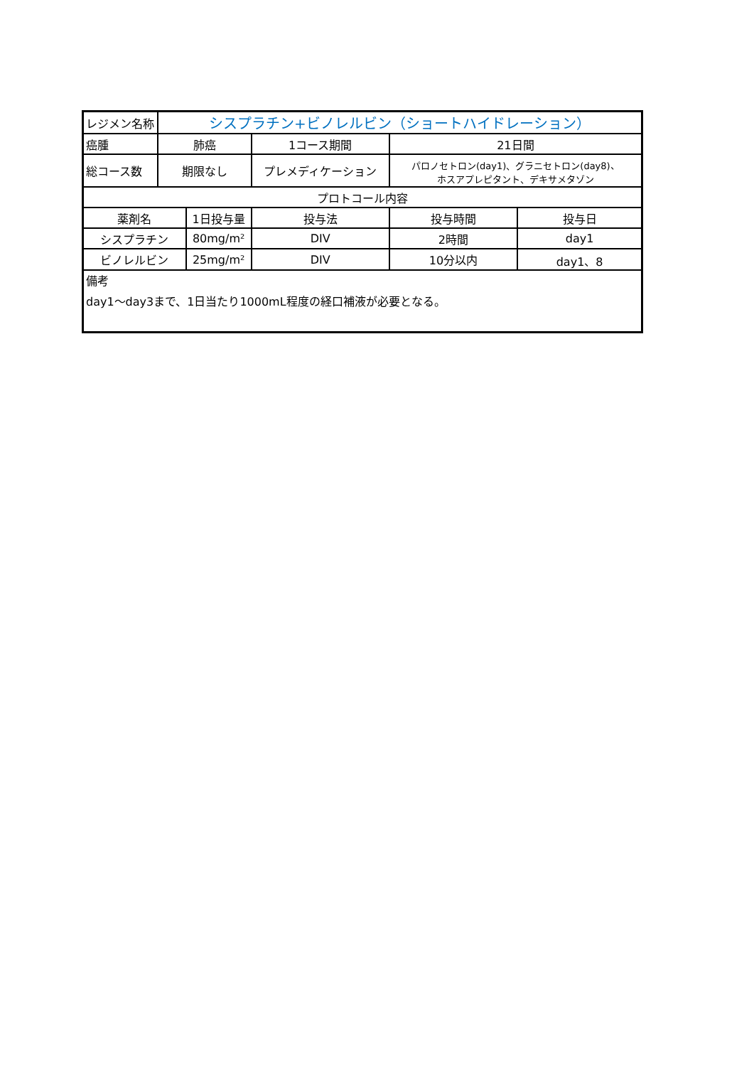| レジメン名称 | シスプラチン+ビノレルビン（ショートハイドレーション） | | | | | |
| 癌腫 | 肺癌 | | 1コース期間 | | 21日間 | |
| 総コース数 | 期限なし | | プレメディケーション | | パロノセトロン(day1)、グラニセトロン(day8)、 ホスアプレピタント、デキサメタゾン | |
| プロトコール内容 | | | | | | |
| 薬剤名 | | 1日投与量 | | 投与法 | 投与時間 | 投与日 |
| シスプラチン | | 80mg/m² | | DIV | 2時間 | day1 |
| ビノレルビン | | 25mg/m² | | DIV | 10分以内 | day1、8 |
| 備考 day1～day3まで、1日当たり1000mL程度の経口補液が必要となる。 | | | | | | |